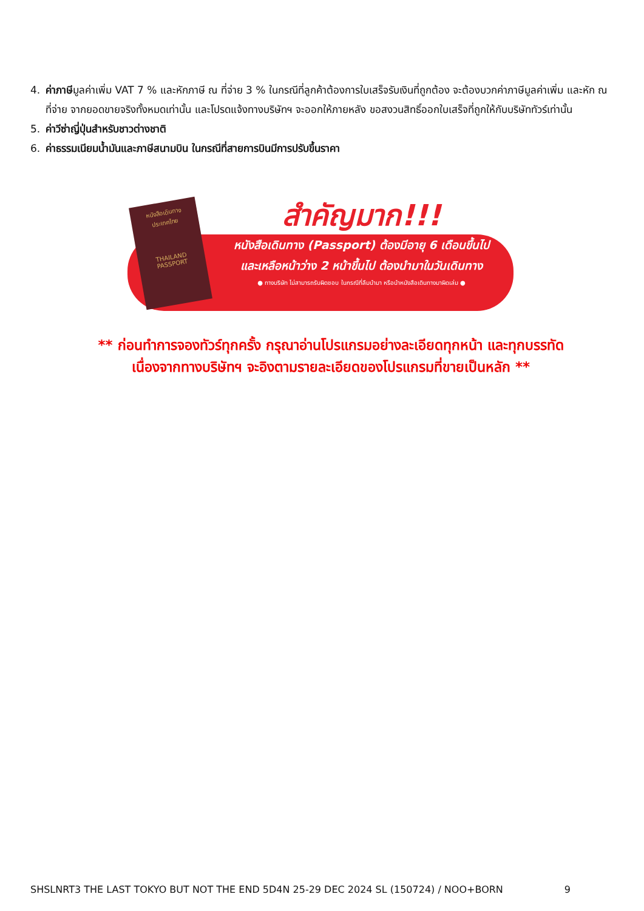4. ค่าภาษีมูลค่าเพิ่ม VAT 7 % และหักภาษี ณ ที่จ่าย 3 % ในกรณีที่ลูกค้าต้องการใบเสร็จรับเงินที่ถูกต้อง จะต้องบวกค่าภาษีมูลค่าเพิ่ม และหัก ณ ที่จ่าย จากยอดขายจริงทั้งหมดเท่านั้น และโปรดแจ้งทางบริษัทฯ จะออกให้ภายหลัง ขอสงวนสิทธิ์ออกใบเสร็จที่ถูกให้กับบริษัททัวร์เท่านั้น
5. ค่าวีซ่าญี่ปุ่นสำหรับชาวต่างชาติ
6. ค่าธรรมเนียมน้ำมันและภาษีสนามบิน ในกรณีที่สายการบินมีการปรับขึ้นราคา
หนังสือเดินทาง
ประเทศไทย
THAILAND
PASSPORT
สำคัญมาก!!!
หนังสือเดินทาง (Passport) ต้องมีอายุ 6 เดือนขึ้นไป
และเหลือหน้าว่าง 2 หน้าขึ้นไป ต้องนำมาในวันเดินทาง
● ทางบริษัท ไม่สามารถรับผิดชอบ ในกรณีที่ลืมนำมา หรือนำหนังสือเดินทางมาผิดเล่ม ●
** ก่อนทำการจองทัวร์ทุกครั้ง กรุณาอ่านโปรแกรมอย่างละเอียดทุกหน้า และทุกบรรทัด
เนื่องจากทางบริษัทฯ จะอิงตามรายละเอียดของโปรแกรมที่ขายเป็นหลัก **
SHSLNRT3 THE LAST TOKYO BUT NOT THE END 5D4N 25-29 DEC 2024 SL (150724) / NOO+BORN 9